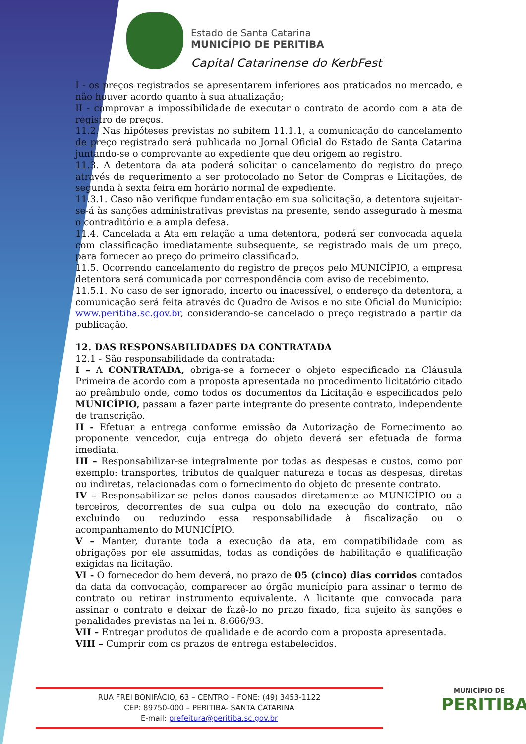Estado de Santa Catarina
MUNICÍPIO DE PERITIBA
Capital Catarinense do KerbFest
I - os preços registrados se apresentarem inferiores aos praticados no mercado, e não houver acordo quanto à sua atualização;
II - comprovar a impossibilidade de executar o contrato de acordo com a ata de registro de preços.
11.2. Nas hipóteses previstas no subitem 11.1.1, a comunicação do cancelamento de preço registrado será publicada no Jornal Oficial do Estado de Santa Catarina juntando-se o comprovante ao expediente que deu origem ao registro.
11.3. A detentora da ata poderá solicitar o cancelamento do registro do preço através de requerimento a ser protocolado no Setor de Compras e Licitações, de segunda à sexta feira em horário normal de expediente.
11.3.1. Caso não verifique fundamentação em sua solicitação, a detentora sujeitar-se-á às sanções administrativas previstas na presente, sendo assegurado à mesma o contraditório e a ampla defesa.
11.4. Cancelada a Ata em relação a uma detentora, poderá ser convocada aquela com classificação imediatamente subsequente, se registrado mais de um preço, para fornecer ao preço do primeiro classificado.
11.5. Ocorrendo cancelamento do registro de preços pelo MUNICÍPIO, a empresa detentora será comunicada por correspondência com aviso de recebimento.
11.5.1. No caso de ser ignorado, incerto ou inacessível, o endereço da detentora, a comunicação será feita através do Quadro de Avisos e no site Oficial do Município: www.peritiba.sc.gov.br, considerando-se cancelado o preço registrado a partir da publicação.
12. DAS RESPONSABILIDADES DA CONTRATADA
12.1 - São responsabilidade da contratada:
I – A CONTRATADA, obriga-se a fornecer o objeto especificado na Cláusula Primeira de acordo com a proposta apresentada no procedimento licitatório citado ao preâmbulo onde, como todos os documentos da Licitação e especificados pelo MUNICÍPIO, passam a fazer parte integrante do presente contrato, independente de transcrição.
II - Efetuar a entrega conforme emissão da Autorização de Fornecimento ao proponente vencedor, cuja entrega do objeto deverá ser efetuada de forma imediata.
III – Responsabilizar-se integralmente por todas as despesas e custos, como por exemplo: transportes, tributos de qualquer natureza e todas as despesas, diretas ou indiretas, relacionadas com o fornecimento do objeto do presente contrato.
IV – Responsabilizar-se pelos danos causados diretamente ao MUNICÍPIO ou a terceiros, decorrentes de sua culpa ou dolo na execução do contrato, não excluindo ou reduzindo essa responsabilidade à fiscalização ou o acompanhamento do MUNICÍPIO.
V – Manter, durante toda a execução da ata, em compatibilidade com as obrigações por ele assumidas, todas as condições de habilitação e qualificação exigidas na licitação.
VI - O fornecedor do bem deverá, no prazo de 05 (cinco) dias corridos contados da data da convocação, comparecer ao órgão município para assinar o termo de contrato ou retirar instrumento equivalente. A licitante que convocada para assinar o contrato e deixar de fazê-lo no prazo fixado, fica sujeito às sanções e penalidades previstas na lei n. 8.666/93.
VII – Entregar produtos de qualidade e de acordo com a proposta apresentada.
VIII – Cumprir com os prazos de entrega estabelecidos.
RUA FREI BONIFÁCIO, 63 – CENTRO – FONE: (49) 3453-1122
CEP: 89750-000 – PERITIBA- SANTA CATARINA
E-mail: prefeitura@peritiba.sc.gov.br
MUNICÍPIO DE
PERITIBA